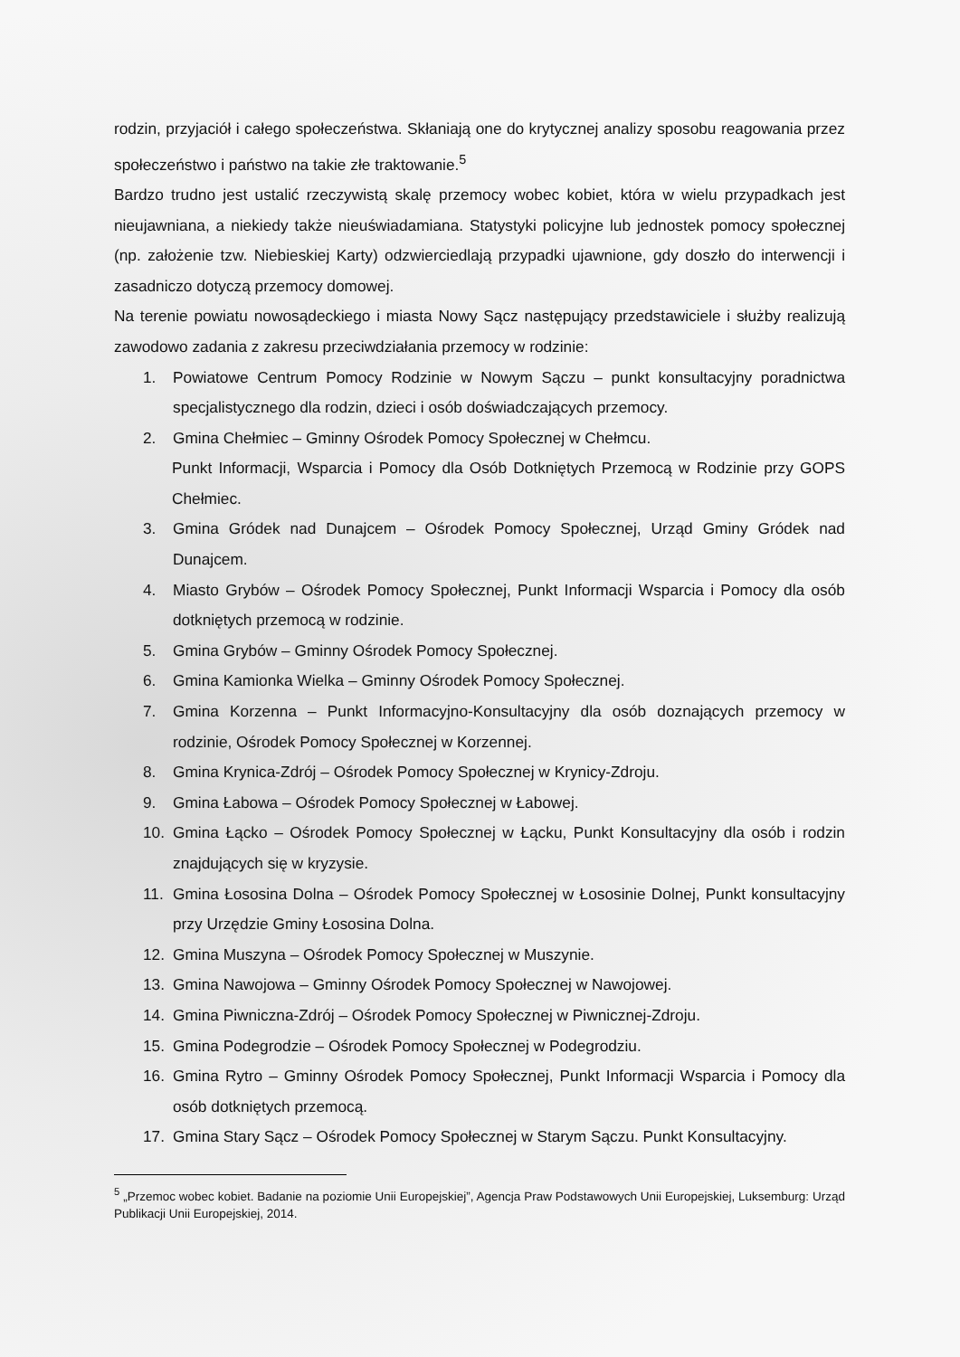rodzin, przyjaciół i całego społeczeństwa. Skłaniają one do krytycznej analizy sposobu reagowania przez społeczeństwo i państwo na takie złe traktowanie.<sup>5</sup>
Bardzo trudno jest ustalić rzeczywistą skalę przemocy wobec kobiet, która w wielu przypadkach jest nieujawniana, a niekiedy także nieuświadamiana. Statystyki policyjne lub jednostek pomocy społecznej (np. założenie tzw. Niebieskiej Karty) odzwierciedlają przypadki ujawnione, gdy doszło do interwencji i zasadniczo dotyczą przemocy domowej.
Na terenie powiatu nowosądeckiego i miasta Nowy Sącz następujący przedstawiciele i służby realizują zawodowo zadania z zakresu przeciwdziałania przemocy w rodzinie:
1. Powiatowe Centrum Pomocy Rodzinie w Nowym Sączu – punkt konsultacyjny poradnictwa specjalistycznego dla rodzin, dzieci i osób doświadczających przemocy.
2. Gmina Chełmiec – Gminny Ośrodek Pomocy Społecznej w Chełmcu.
Punkt Informacji, Wsparcia i Pomocy dla Osób Dotkniętych Przemocą w Rodzinie przy GOPS Chełmiec.
3. Gmina Gródek nad Dunajcem – Ośrodek Pomocy Społecznej, Urząd Gminy Gródek nad Dunajcem.
4. Miasto Grybów – Ośrodek Pomocy Społecznej, Punkt Informacji Wsparcia i Pomocy dla osób dotkniętych przemocą w rodzinie.
5. Gmina Grybów – Gminny Ośrodek Pomocy Społecznej.
6. Gmina Kamionka Wielka – Gminny Ośrodek Pomocy Społecznej.
7. Gmina Korzenna – Punkt Informacyjno-Konsultacyjny dla osób doznających przemocy w rodzinie, Ośrodek Pomocy Społecznej w Korzennej.
8. Gmina Krynica-Zdrój – Ośrodek Pomocy Społecznej w Krynicy-Zdroju.
9. Gmina Łabowa – Ośrodek Pomocy Społecznej w Łabowej.
10. Gmina Łącko – Ośrodek Pomocy Społecznej w Łącku, Punkt Konsultacyjny dla osób i rodzin znajdujących się w kryzysie.
11. Gmina Łososina Dolna – Ośrodek Pomocy Społecznej w Łososinie Dolnej, Punkt konsultacyjny przy Urzędzie Gminy Łososina Dolna.
12. Gmina Muszyna – Ośrodek Pomocy Społecznej w Muszynie.
13. Gmina Nawojowa – Gminny Ośrodek Pomocy Społecznej w Nawojowej.
14. Gmina Piwniczna-Zdrój – Ośrodek Pomocy Społecznej w Piwnicznej-Zdroju.
15. Gmina Podegrodzie – Ośrodek Pomocy Społecznej w Podegrodziu.
16. Gmina Rytro – Gminny Ośrodek Pomocy Społecznej, Punkt Informacji Wsparcia i Pomocy dla osób dotkniętych przemocą.
17. Gmina Stary Sącz – Ośrodek Pomocy Społecznej w Starym Sączu. Punkt Konsultacyjny.
<sup>5</sup> „Przemoc wobec kobiet. Badanie na poziomie Unii Europejskiej”, Agencja Praw Podstawowych Unii Europejskiej, Luksemburg: Urząd Publikacji Unii Europejskiej, 2014.